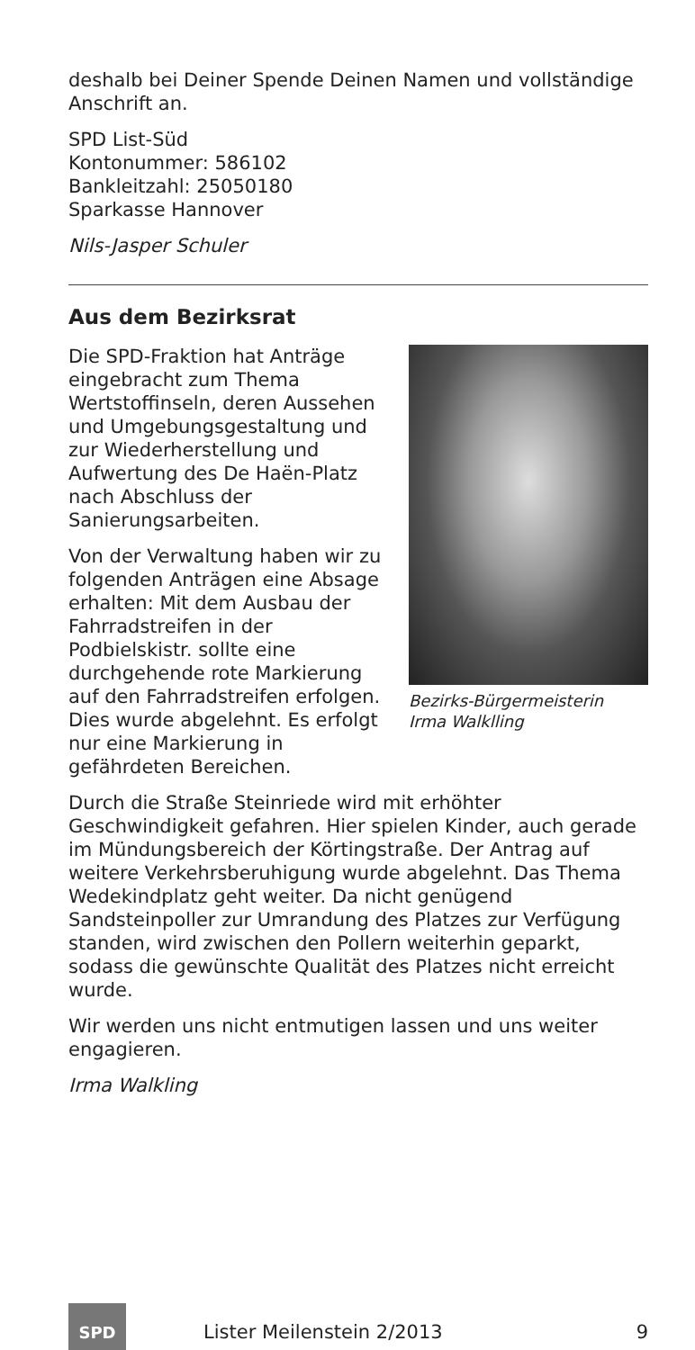deshalb bei Deiner Spende Deinen Namen und vollständige Anschrift an.
SPD List-Süd
Kontonummer: 586102
Bankleitzahl: 25050180
Sparkasse Hannover
Nils-Jasper Schuler
Aus dem Bezirksrat
Bezirks-Bürgermeisterin
Irma Walklling
Die SPD-Fraktion hat Anträge eingebracht zum Thema Wertstoffinseln, deren Aussehen und Umgebungsgestaltung und zur Wiederherstellung und Aufwertung des De Haën-Platz nach Abschluss der Sanierungsarbeiten.
Von der Verwaltung haben wir zu folgenden Anträgen eine Absage erhalten: Mit dem Ausbau der Fahrradstreifen in der Podbielskistr. sollte eine durchgehende rote Markierung auf den Fahrradstreifen erfolgen. Dies wurde abgelehnt. Es erfolgt nur eine Markierung in gefährdeten Bereichen.
Durch die Straße Steinriede wird mit erhöhter Geschwindigkeit gefahren. Hier spielen Kinder, auch gerade im Mündungsbereich der Körtingstraße. Der Antrag auf weitere Verkehrsberuhigung wurde abgelehnt. Das Thema Wedekindplatz geht weiter. Da nicht genügend Sandsteinpoller zur Umrandung des Platzes zur Verfügung standen, wird zwischen den Pollern weiterhin geparkt, sodass die gewünschte Qualität des Platzes nicht erreicht wurde.
Wir werden uns nicht entmutigen lassen und uns weiter engagieren.
Irma Walkling
SPD
Lister Meilenstein 2/2013 9